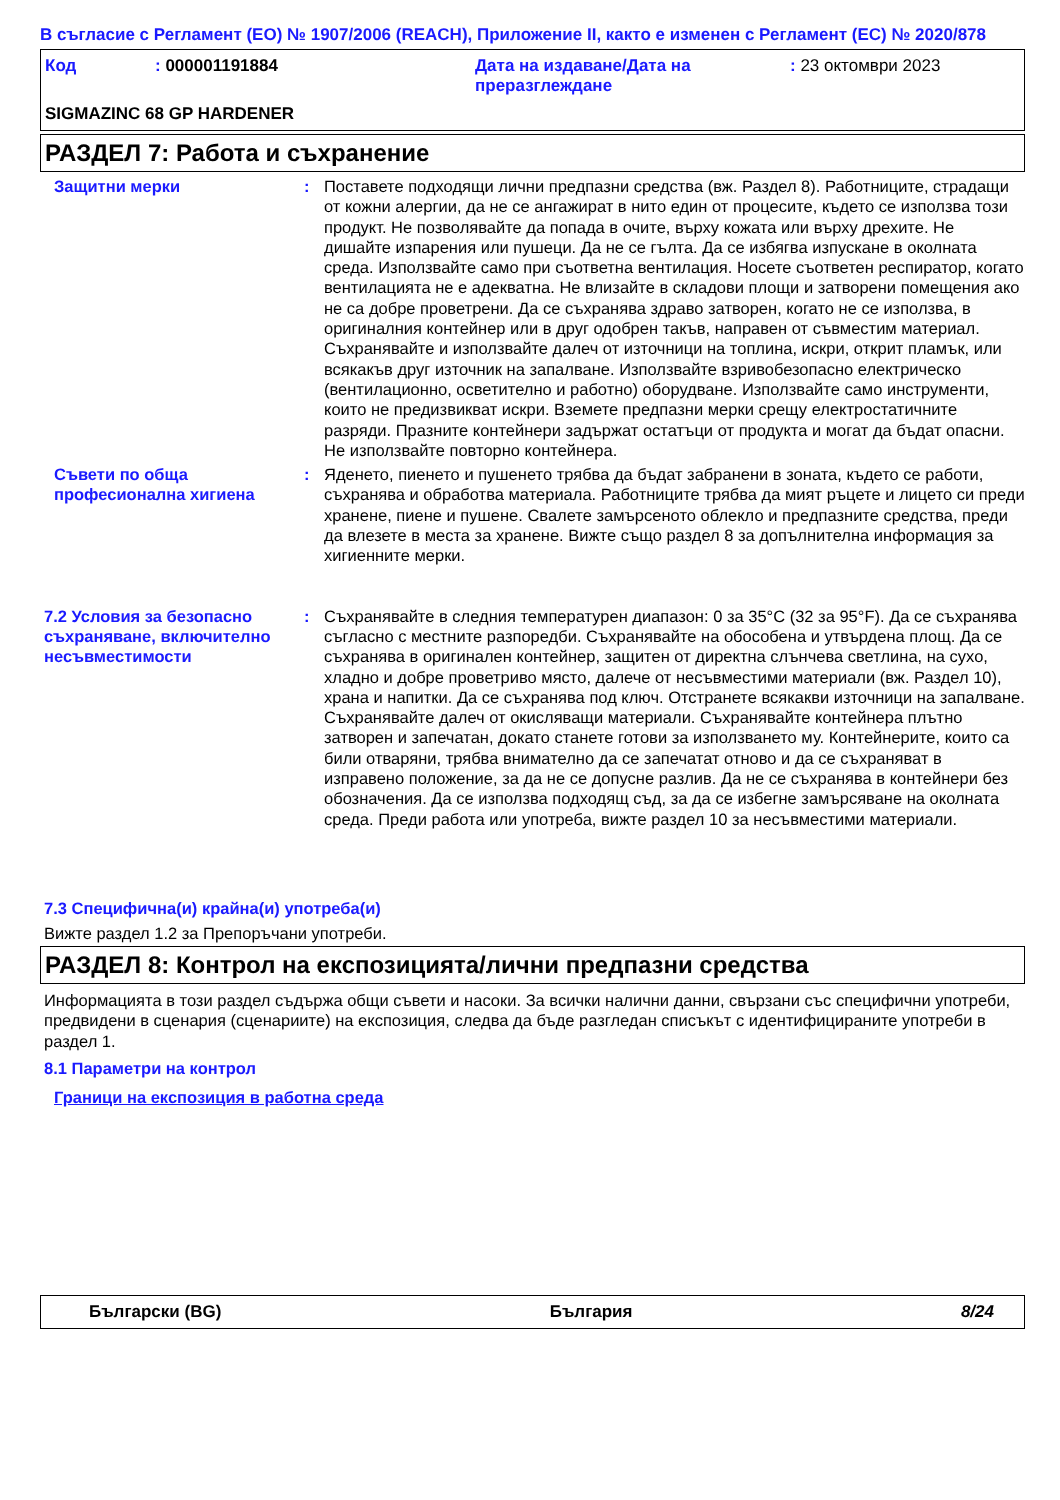В съгласие с Регламент (ЕО) № 1907/2006 (REACH), Приложение II, както е изменен с Регламент (ЕС) № 2020/878
| Код | : 000001191884 | Дата на издаване/Дата на преразглеждане | : 23 октомври 2023 |
SIGMAZINC 68 GP HARDENER
РАЗДЕЛ 7: Работа и съхранение
Защитни мерки : Поставете подходящи лични предпазни средства (вж. Раздел 8). Работниците, страдащи от кожни алергии, да не се ангажират в нито един от процесите, където се използва този продукт. Не позволявайте да попада в очите, върху кожата или върху дрехите. Не дишайте изпарения или пушеци. Да не се гълта. Да се избягва изпускане в околната среда. Използвайте само при съответна вентилация. Носете съответен респиратор, когато вентилацията не е адекватна. Не влизайте в складови площи и затворени помещения ако не са добре проветрени. Да се съхранява здраво затворен, когато не се използва, в оригиналния контейнер или в друг одобрен такъв, направен от съвместим материал. Съхранявайте и използвайте далеч от източници на топлина, искри, открит пламък, или всякакъв друг източник на запалване. Използвайте взривобезопасно електрическо (вентилационно, осветително и работно) оборудване. Използвайте само инструменти, които не предизвикват искри. Вземете предпазни мерки срещу електростатичните разряди. Празните контейнери задържат остатъци от продукта и могат да бъдат опасни. Не използвайте повторно контейнера.
Съвети по обща професионална хигиена
: Яденето, пиенето и пушенето трябва да бъдат забранени в зоната, където се работи, съхранява и обработва материала. Работниците трябва да мият ръцете и лицето си преди хранене, пиене и пушене. Свалете замърсеното облекло и предпазните средства, преди да влезете в места за хранене. Вижте също раздел 8 за допълнителна информация за хигиенните мерки.
7.2 Условия за безопасно съхраняване, включително несъвместимости
: Съхранявайте в следния температурен диапазон: 0 за 35°C (32 за 95°F). Да се съхранява съгласно с местните разпоредби. Съхранявайте на обособена и утвърдена площ. Да се съхранява в оригинален контейнер, защитен от директна слънчева светлина, на сухо, хладно и добре проветриво място, далече от несъвместими материали (вж. Раздел 10), храна и напитки. Да се съхранява под ключ. Отстранете всякакви източници на запалване. Съхранявайте далеч от окисляващи материали. Съхранявайте контейнера плътно затворен и запечатан, докато станете готови за използването му. Контейнерите, които са били отваряни, трябва внимателно да се запечатат отново и да се съхраняват в изправено положение, за да не се допусне разлив. Да не се съхранява в контейнери без обозначения. Да се използва подходящ съд, за да се избегне замърсяване на околната среда. Преди работа или употреба, вижте раздел 10 за несъвместими материали.
7.3 Специфична(и) крайна(и) употреба(и)
Вижте раздел 1.2 за Препоръчани употреби.
РАЗДЕЛ 8: Контрол на експозицията/лични предпазни средства
Информацията в този раздел съдържа общи съвети и насоки. За всички налични данни, свързани със специфични употреби, предвидени в сценария (сценариите) на експозиция, следва да бъде разгледан списъкът с идентифицираните употреби в раздел 1.
8.1 Параметри на контрол
Граници на експозиция в работна среда
Български (BG) България 8/24